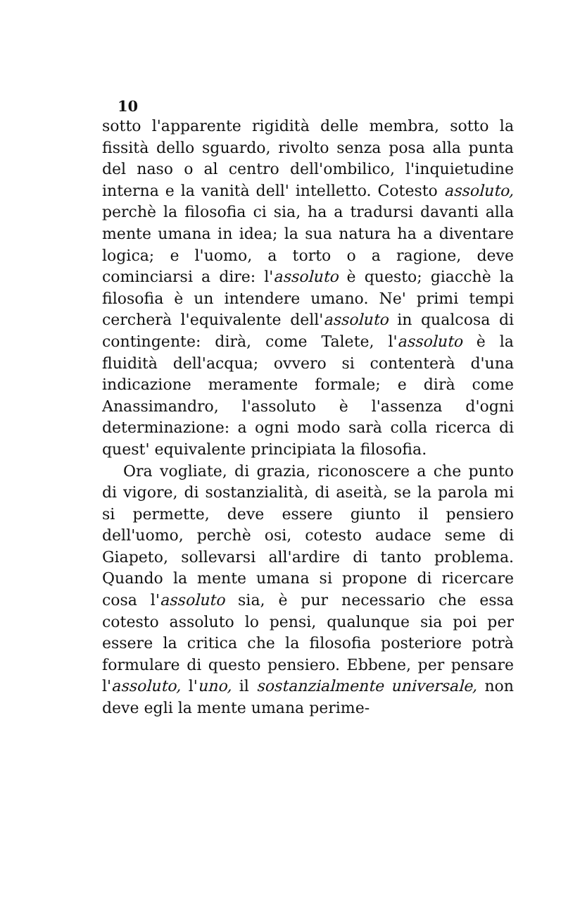10
sotto l'apparente rigidità delle membra, sotto la fissità dello sguardo, rivolto senza posa alla punta del naso o al centro dell'ombilico, l'inquietudine interna e la vanità dell' intelletto. Cotesto assoluto, perchè la filosofia ci sia, ha a tradursi davanti alla mente umana in idea; la sua natura ha a diventare logica; e l'uomo, a torto o a ragione, deve cominciarsi a dire: l'assoluto è questo; giacchè la filosofia è un intendere umano. Ne' primi tempi cercherà l'equivalente dell'assoluto in qualcosa di contingente: dirà, come Talete, l'assoluto è la fluidità dell'acqua; ovvero si contenterà d'una indicazione meramente formale; e dirà come Anassimandro, l'assoluto è l'assenza d'ogni determinazione: a ogni modo sarà colla ricerca di quest' equivalente principiata la filosofia.
Ora vogliate, di grazia, riconoscere a che punto di vigore, di sostanzialità, di aseità, se la parola mi si permette, deve essere giunto il pensiero dell'uomo, perchè osi, cotesto audace seme di Giapeto, sollevarsi all'ardire di tanto problema. Quando la mente umana si propone di ricercare cosa l'assoluto sia, è pur necessario che essa cotesto assoluto lo pensi, qualunque sia poi per essere la critica che la filosofia posteriore potrà formulare di questo pensiero. Ebbene, per pensare l'assoluto, l'uno, il sostanzialmente universale, non deve egli la mente umana perime-